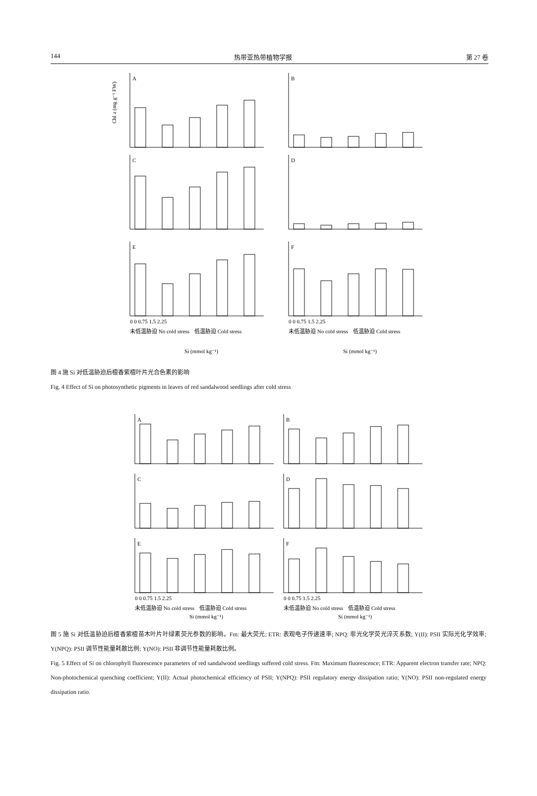144 热带亚热带植物学报 第 27 卷
A
B
C
D
E
F
Chl a (mg g⁻¹ FW)
0 0 0.75 1.5 2.25
未低温胁迫 No cold stress
低温胁迫 Cold stress
Si (mmol kg⁻¹)
0 0 0.75 1.5 2.25
未低温胁迫 No cold stress
低温胁迫 Cold stress
Si (mmol kg⁻¹)
图 4 施 Si 对低温胁迫后檀香紫檀叶片光合色素的影响
Fig. 4 Effect of Si on photosynthetic pigments in leaves of red sandalwood seedlings after cold stress
A
B
C
D
E
F
0 0 0.75 1.5 2.25
未低温胁迫 No cold stress
低温胁迫 Cold stress
Si (mmol kg⁻¹)
0 0 0.75 1.5 2.25
未低温胁迫 No cold stress
低温胁迫 Cold stress
Si (mmol kg⁻¹)
图 5 施 Si 对低温胁迫后檀香紫檀苗木叶片叶绿素荧光参数的影响。Fm: 最大荧光; ETR: 表观电子传递速率; NPQ: 非光化学荧光淬灭系数; Y(II): PSII 实际光化学效率; Y(NPQ): PSII 调节性能量耗散比例; Y(NO): PSII 非调节性能量耗散比例。
Fig. 5 Effect of Si on chlorophyll fluorescence parameters of red sandalwood seedlings suffered cold stress. Fm: Maximum fluorescence; ETR: Apparent electron transfer rate; NPQ: Non-photochemical quenching coefficient; Y(II): Actual photochemical efficiency of PSII; Y(NPQ): PSII regulatory energy dissipation ratio; Y(NO): PSII non-regulated energy dissipation ratio.